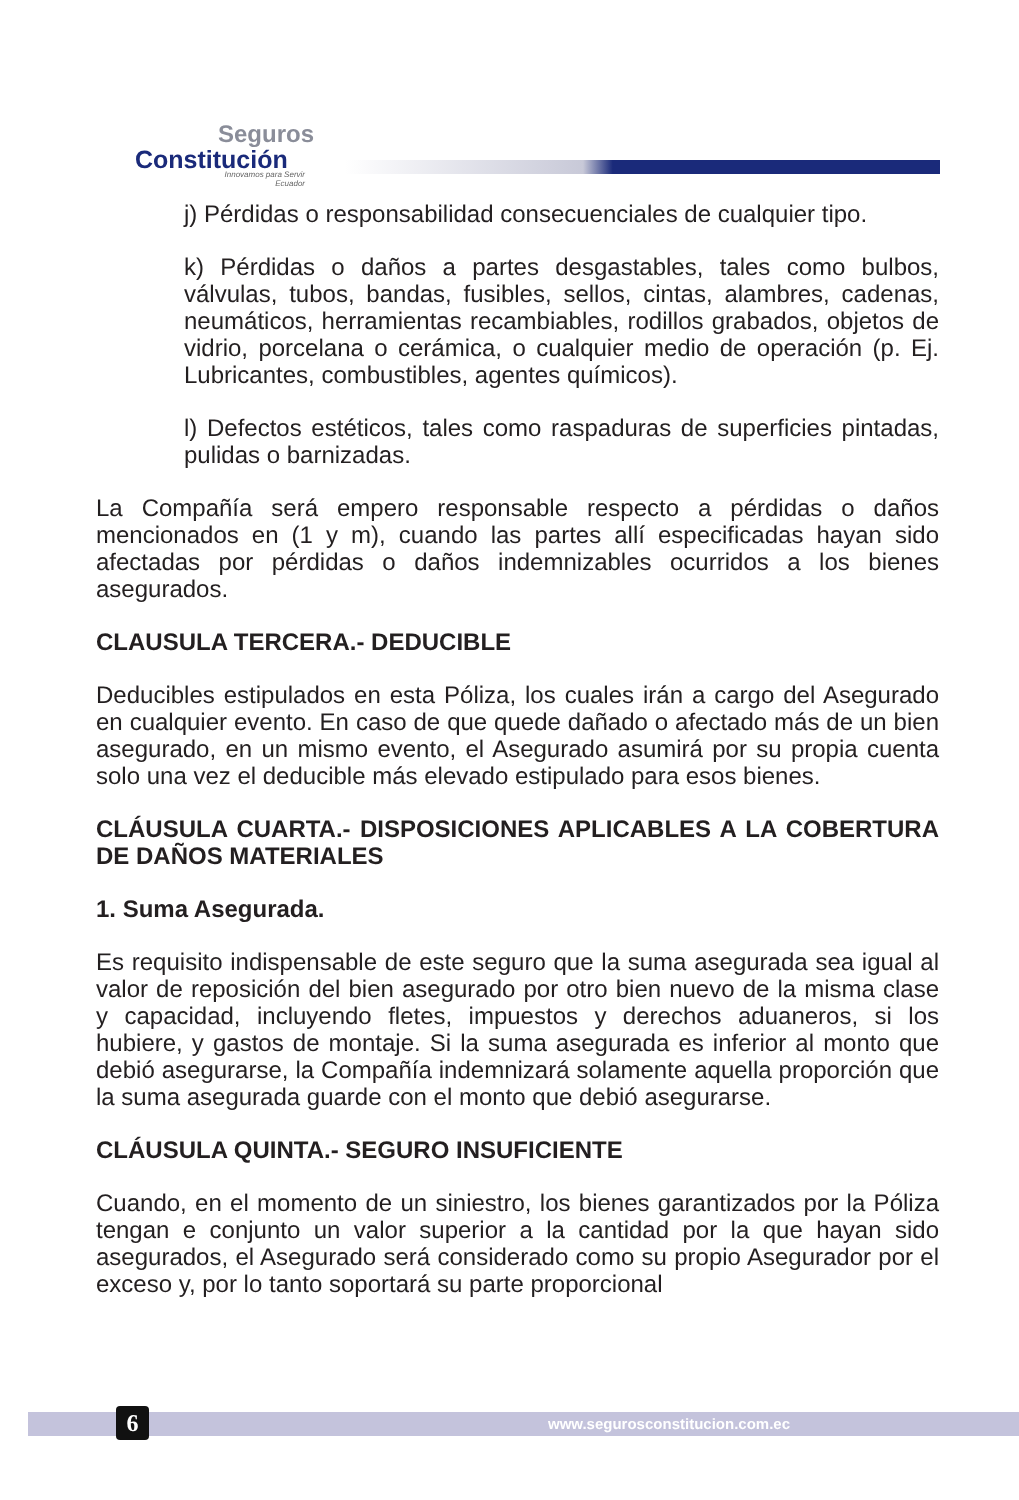Seguros
Constitución
Innovamos para Servir
Ecuador
j) Pérdidas o responsabilidad consecuenciales de cualquier tipo.
k) Pérdidas o daños a partes desgastables, tales como bulbos, válvulas, tubos, bandas, fusibles, sellos, cintas, alambres, cadenas, neumáticos, herramientas recambiables, rodillos grabados, objetos de vidrio, porcelana o cerámica, o cualquier medio de operación (p. Ej. Lubricantes, combustibles, agentes químicos).
l) Defectos estéticos, tales como raspaduras de superficies pintadas, pulidas o barnizadas.
La Compañía será empero responsable respecto a pérdidas o daños mencionados en (1 y m), cuando las partes allí especificadas hayan sido afectadas por pérdidas o daños indemnizables ocurridos a los bienes asegurados.
CLAUSULA TERCERA.- DEDUCIBLE
Deducibles estipulados en esta Póliza, los cuales irán a cargo del Asegurado en cualquier evento. En caso de que quede dañado o afectado más de un bien asegurado, en un mismo evento, el Asegurado asumirá por su propia cuenta solo una vez el deducible más elevado estipulado para esos bienes.
CLÁUSULA CUARTA.- DISPOSICIONES APLICABLES A LA COBERTURA DE DAÑOS MATERIALES
1. Suma Asegurada.
Es requisito indispensable de este seguro que la suma asegurada sea igual al valor de reposición del bien asegurado por otro bien nuevo de la misma clase y capacidad, incluyendo fletes, impuestos y derechos aduaneros, si los hubiere, y gastos de montaje. Si la suma asegurada es inferior al monto que debió asegurarse, la Compañía indemnizará solamente aquella proporción que la suma asegurada guarde con el monto que debió asegurarse.
CLÁUSULA QUINTA.- SEGURO INSUFICIENTE
Cuando, en el momento de un siniestro, los bienes garantizados por la Póliza tengan e conjunto un valor superior a la cantidad por la que hayan sido asegurados, el Asegurado será considerado como su propio Asegurador por el exceso y, por lo tanto soportará su parte proporcional
6 www.segurosconstitucion.com.ec